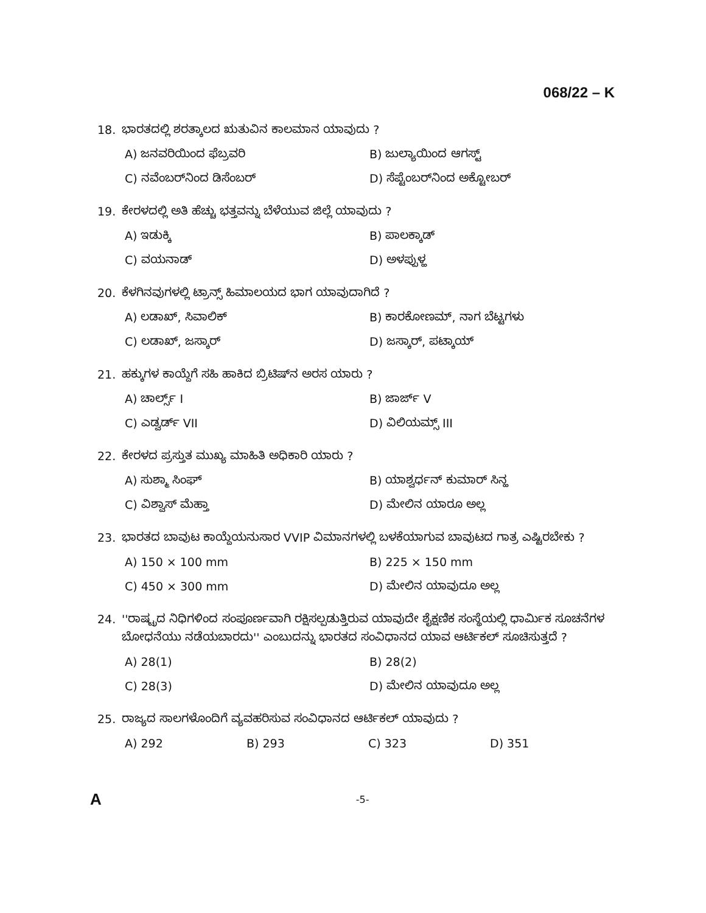068/22 – K
18. ಭಾರತದಲ್ಲಿ ಶರತ್ಕಾಲದ ಋತುವಿನ ಕಾಲಮಾನ ಯಾವುದು ?
A) ಜನವರಿಯಿಂದ ಫೆಬ್ರವರಿ
B) ಜುಲ್ಯಾಯಿಂದ ಆಗಸ್ಟ್
C) ನವೆಂಬರ್‌ನಿಂದ ಡಿಸೆಂಬರ್
D) ಸೆಪ್ಟೆಂಬರ್‌ನಿಂದ ಅಕ್ಟೋಬರ್
19. ಕೇರಳದಲ್ಲಿ ಅತಿ ಹೆಚ್ಚು ಭತ್ತವನ್ನು ಬೆಳೆಯುವ ಜಿಲ್ಲೆ ಯಾವುದು ?
A) ಇಡುಕ್ಕಿ
B) ಪಾಲಕ್ಕಾಡ್
C) ವಯನಾಡ್
D) ಅಳಪ್ಪುಳ್ಹ
20. ಕೆಳಗಿನವುಗಳಲ್ಲಿ ಟ್ರಾನ್ಸ್ ಹಿಮಾಲಯದ ಭಾಗ ಯಾವುದಾಗಿದೆ ?
A) ಲಡಾಖ್, ಸಿವಾಲಿಕ್
B) ಕಾರಕೋಣಮ್, ನಾಗ ಬೆಟ್ಟಗಳು
C) ಲಡಾಖ್, ಜಸ್ಕಾರ್
D) ಜಸ್ಕಾರ್, ಪಟ್ಕಾಯ್
21. ಹಕ್ಕುಗಳ ಕಾಯ್ದೆಗೆ ಸಹಿ ಹಾಕಿದ ಬ್ರಿಟಿಷ್‌ನ ಅರಸ ಯಾರು ?
A) ಚಾರ್ಲ್ಸ್ I
B) ಜಾರ್ಜ್ V
C) ಎಡ್ವರ್ಡ್ VII
D) ವಿಲಿಯಮ್ಸ್ III
22. ಕೇರಳದ ಪ್ರಸ್ತುತ ಮುಖ್ಯ ಮಾಹಿತಿ ಅಧಿಕಾರಿ ಯಾರು ?
A) ಸುಶ್ಮಾ ಸಿಂಘ್
B) ಯಾಶ್ವರ್ಧನ್ ಕುಮಾರ್ ಸಿನ್ಹ
C) ವಿಶ್ವಾಸ್ ಮೆಹ್ತಾ
D) ಮೇಲಿನ ಯಾರೂ ಅಲ್ಲ
23. ಭಾರತದ ಬಾವುಟ ಕಾಯ್ದೆಯನುಸಾರ VVIP ವಿಮಾನಗಳಲ್ಲಿ ಬಳಕೆಯಾಗುವ ಬಾವುಟದ ಗಾತ್ರ ಎಷ್ಟಿರಬೇಕು ?
A) 150 × 100 mm
B) 225 × 150 mm
C) 450 × 300 mm
D) ಮೇಲಿನ ಯಾವುದೂ ಅಲ್ಲ
24. ''ರಾಷ್ಟ್ರದ ನಿಧಿಗಳಿಂದ ಸಂಪೂರ್ಣವಾಗಿ ರಕ್ಷಿಸಲ್ಪಡುತ್ತಿರುವ ಯಾವುದೇ ಶೈಕ್ಷಣಿಕ ಸಂಸ್ಥೆಯಲ್ಲಿ ಧಾರ್ಮಿಕ ಸೂಚನೆಗಳ ಬೋಧನೆಯು ನಡೆಯಬಾರದು'' ಎಂಬುದನ್ನು ಭಾರತದ ಸಂವಿಧಾನದ ಯಾವ ಆರ್ಟಿಕಲ್ ಸೂಚಿಸುತ್ತದೆ ?
A) 28(1)
B) 28(2)
C) 28(3)
D) ಮೇಲಿನ ಯಾವುದೂ ಅಲ್ಲ
25. ರಾಜ್ಯದ ಸಾಲಗಳೊಂದಿಗೆ ವ್ಯವಹರಿಸುವ ಸಂವಿಧಾನದ ಆರ್ಟಿಕಲ್ ಯಾವುದು ?
A) 292
B) 293
C) 323
D) 351
A -5-